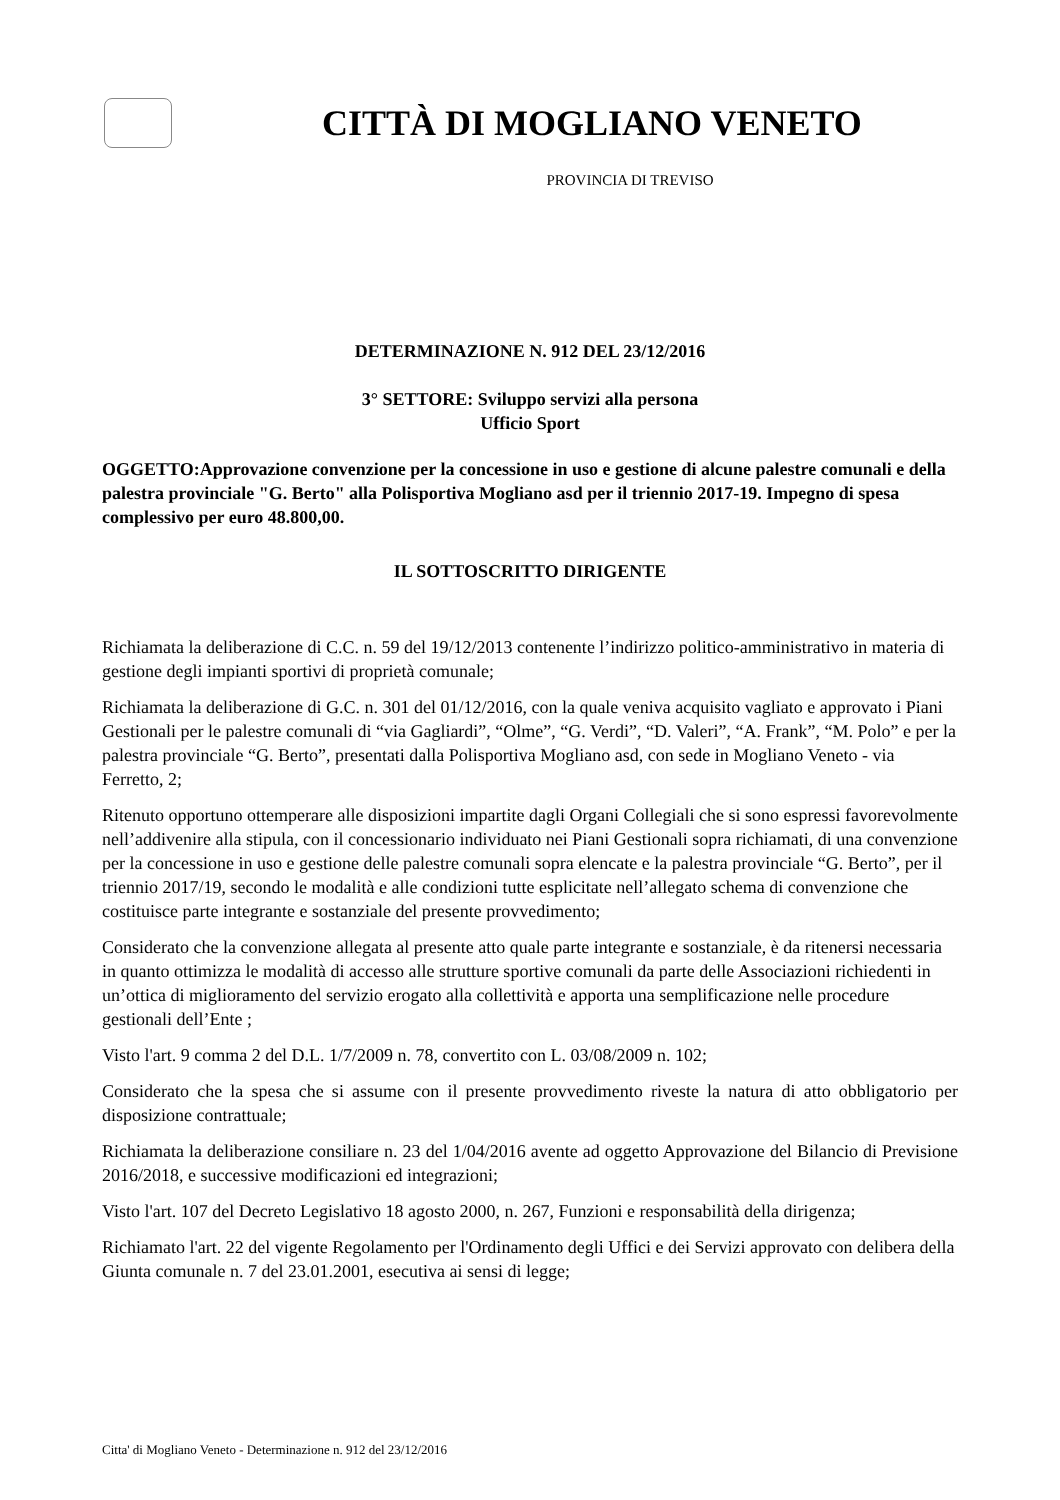CITTÀ DI MOGLIANO VENETO
PROVINCIA DI TREVISO
DETERMINAZIONE N. 912 DEL 23/12/2016
3° SETTORE: Sviluppo servizi alla persona
Ufficio Sport
OGGETTO:Approvazione convenzione per la concessione in uso e gestione di alcune palestre comunali e della palestra provinciale "G. Berto" alla Polisportiva Mogliano asd per il triennio 2017-19. Impegno di spesa complessivo per euro 48.800,00.
IL SOTTOSCRITTO DIRIGENTE
Richiamata la deliberazione di C.C. n. 59 del 19/12/2013 contenente l’indirizzo politico-amministrativo in materia di gestione degli impianti sportivi di proprietà comunale;
Richiamata la deliberazione di G.C. n. 301 del 01/12/2016, con la quale veniva acquisito vagliato e approvato i Piani Gestionali per le palestre comunali di “via Gagliardi”, “Olme”, “G. Verdi”, “D. Valeri”, “A. Frank”, “M. Polo” e per la palestra provinciale “G. Berto”, presentati dalla Polisportiva Mogliano asd, con sede in Mogliano Veneto - via Ferretto, 2;
Ritenuto opportuno ottemperare alle disposizioni impartite dagli Organi Collegiali che si sono espressi favorevolmente nell’addivenire alla stipula, con il concessionario individuato nei Piani Gestionali sopra richiamati, di una convenzione per la concessione in uso e gestione delle palestre comunali sopra elencate e la palestra provinciale “G. Berto”, per il triennio 2017/19, secondo le modalità e alle condizioni tutte esplicitate nell’allegato schema di convenzione che costituisce parte integrante e sostanziale del presente provvedimento;
Considerato che la convenzione allegata al presente atto quale parte integrante e sostanziale, è da ritenersi necessaria in quanto ottimizza le modalità di accesso alle strutture sportive comunali da parte delle Associazioni richiedenti in un’ottica di miglioramento del servizio erogato alla collettività e apporta una semplificazione nelle procedure gestionali dell’Ente ;
Visto l'art. 9 comma 2 del D.L. 1/7/2009 n. 78, convertito con L. 03/08/2009 n. 102;
Considerato che la spesa che si assume con il presente provvedimento riveste la natura di atto obbligatorio per disposizione contrattuale;
Richiamata la deliberazione consiliare n. 23 del 1/04/2016 avente ad oggetto Approvazione del Bilancio di Previsione 2016/2018, e successive modificazioni ed integrazioni;
Visto l'art. 107 del Decreto Legislativo 18 agosto 2000, n. 267, Funzioni e responsabilità della dirigenza;
Richiamato l'art. 22 del vigente Regolamento per l'Ordinamento degli Uffici e dei Servizi approvato con delibera della Giunta comunale n. 7 del 23.01.2001, esecutiva ai sensi di legge;
Citta' di Mogliano Veneto - Determinazione n. 912 del 23/12/2016